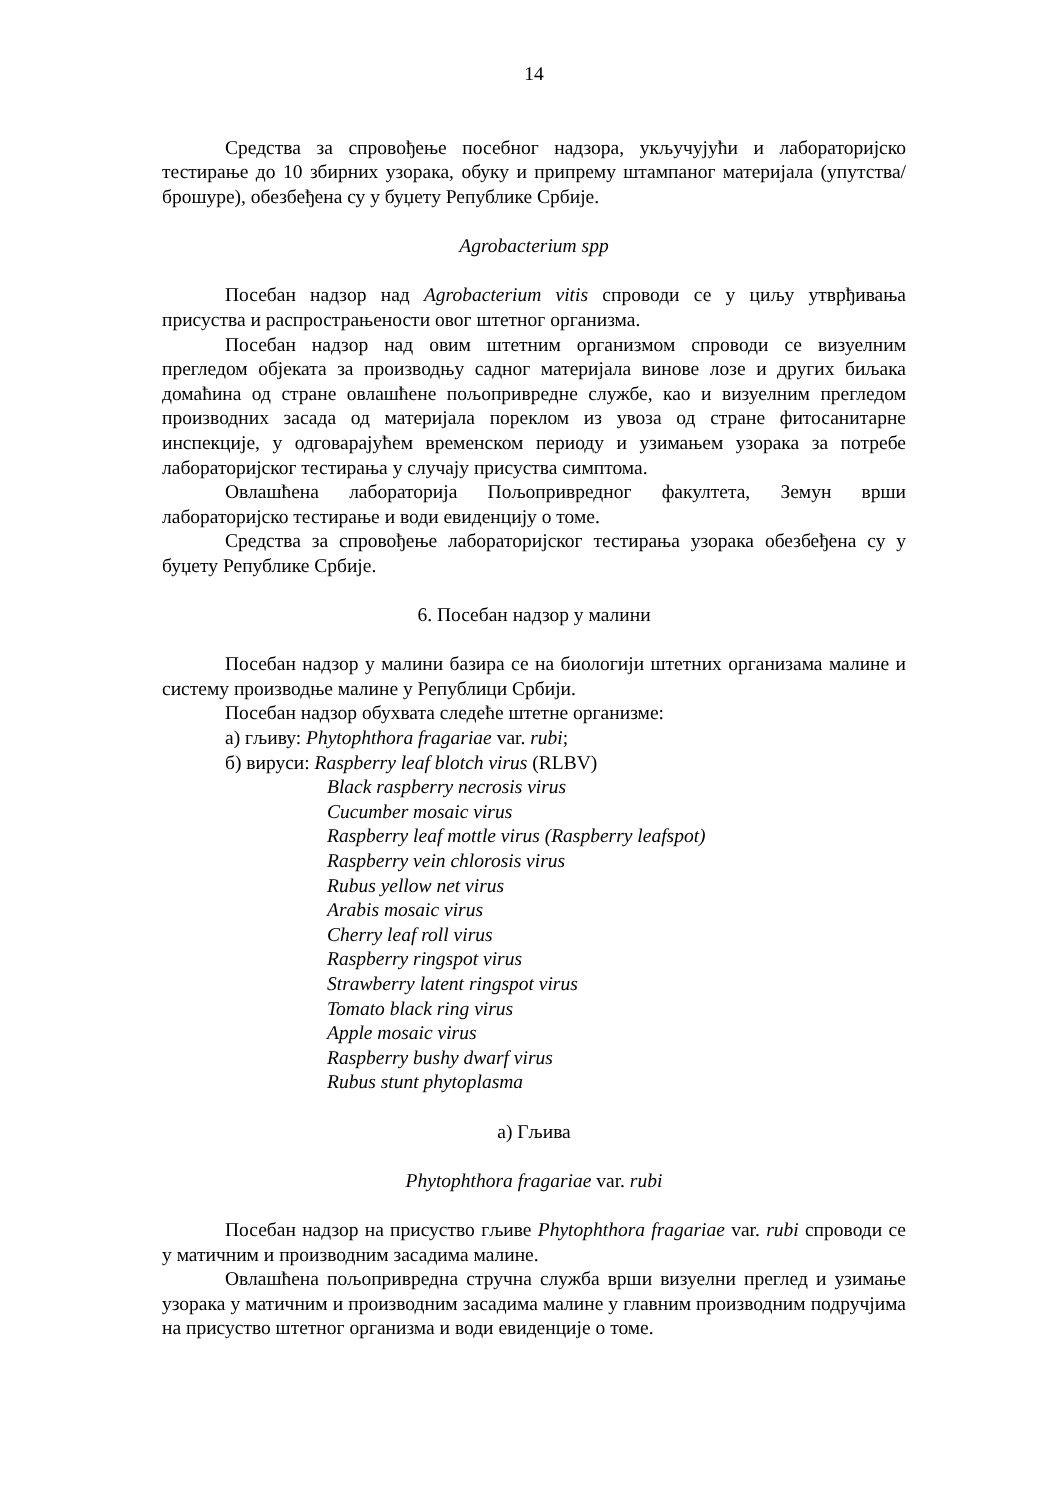14
Средства за спровођење посебног надзора, укључујући и лабораторијско тестирање до 10 збирних узорака, обуку и припрему штампаног материјала (упутства/брошуре), обезбеђена су у буџету Републике Србије.
Agrobacterium spp
Посебан надзор над Agrobacterium vitis спроводи се у циљу утврђивања присуства и распрострањености овог штетног организма.
Посебан надзор над овим штетним организмом спроводи се визуелним прегледом објеката за производњу садног материјала винове лозе и других биљака домаћина од стране овлашћене пољопривредне службе, као и визуелним прегледом производних засада од материјала пореклом из увоза од стране фитосанитарне инспекције, у одговарајућем временском периоду и узимањем узорака за потребе лабораторијског тестирања у случају присуства симптома.
Овлашћена лабораторија Пољопривредног факултета, Земун врши лабораторијско тестирање и води евиденцију о томе.
Средства за спровођење лабораторијског тестирања узорака обезбеђена су у буџету Републике Србије.
6. Посебан надзор у малини
Посебан надзор у малини базира се на биологији штетних организама малине и систему производње малине у Републици Србији.
Посебан надзор обухвата следеће штетне организме:
а) гљиву: Phytophthora fragariae var. rubi;
б) вируси: Raspberry leaf blotch virus (RLBV)
Black raspberry necrosis virus
Cucumber mosaic virus
Raspberry leaf mottle virus (Raspberry leafspot)
Raspberry vein chlorosis virus
Rubus yellow net virus
Arabis mosaic virus
Cherry leaf roll virus
Raspberry ringspot virus
Strawberry latent ringspot virus
Tomato black ring virus
Apple mosaic virus
Raspberry bushy dwarf virus
Rubus stunt phytoplasma
а) Гљива
Phytophthora fragariae var. rubi
Посебан надзор на присуство гљиве Phytophthora fragariae var. rubi спроводи се у матичним и производним засадима малине.
Овлашћена пољопривредна стручна служба врши визуелни преглед и узимање узорака у матичним и производним засадима малине у главним производним подручјима на присуство штетног организма и води евиденције о томе.